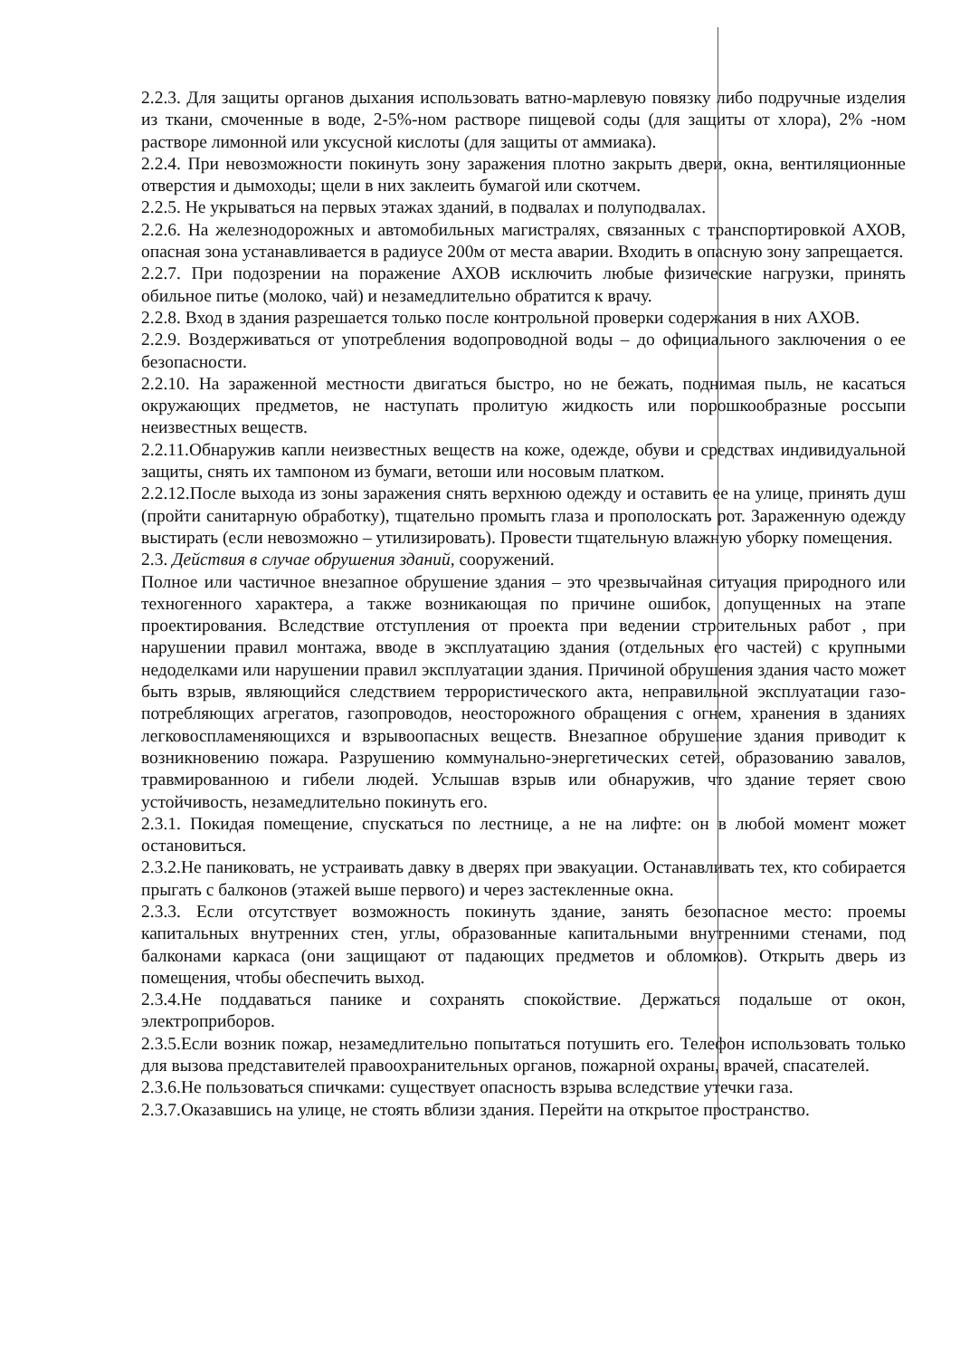2.2.3. Для защиты органов дыхания использовать ватно-марлевую повязку либо подручные изделия из ткани, смоченные в воде, 2-5%-ном растворе пищевой соды (для защиты от хлора), 2% -ном растворе лимонной или уксусной кислоты (для защиты от аммиака).
2.2.4. При невозможности покинуть зону заражения плотно закрыть двери, окна, вентиляционные отверстия и дымоходы; щели в них заклеить бумагой или скотчем.
2.2.5. Не укрываться на первых этажах зданий, в подвалах и полуподвалах.
2.2.6. На железнодорожных и автомобильных магистралях, связанных с транспортировкой АХОВ, опасная зона устанавливается в радиусе 200м от места аварии. Входить в опасную зону запрещается.
2.2.7. При подозрении на поражение АХОВ исключить любые физические нагрузки, принять обильное питье (молоко, чай) и незамедлительно обратится к врачу.
2.2.8. Вход в здания разрешается только после контрольной проверки содержания в них АХОВ.
2.2.9. Воздерживаться от употребления водопроводной воды – до официального заключения о ее безопасности.
2.2.10. На зараженной местности двигаться быстро, но не бежать, поднимая пыль, не касаться окружающих предметов, не наступать пролитую жидкость или порошкообразные россыпи неизвестных веществ.
2.2.11.Обнаружив капли неизвестных веществ на коже, одежде, обуви и средствах индивидуальной защиты, снять их тампоном из бумаги, ветоши или носовым платком.
2.2.12.После выхода из зоны заражения снять верхнюю одежду и оставить ее на улице, принять душ (пройти санитарную обработку), тщательно промыть глаза и прополоскать рот. Зараженную одежду выстирать (если невозможно – утилизировать). Провести тщательную влажную уборку помещения.
2.3. Действия в случае обрушения зданий, сооружений.
Полное или частичное внезапное обрушение здания – это чрезвычайная ситуация природного или техногенного характера, а также возникающая по причине ошибок, допущенных на этапе проектирования. Вследствие отступления от проекта при ведении строительных работ , при нарушении правил монтажа, вводе в эксплуатацию здания (отдельных его частей) с крупными недоделками или нарушении правил эксплуатации здания. Причиной обрушения здания часто может быть взрыв, являющийся следствием террористического акта, неправильной эксплуатации газо-потребляющих агрегатов, газопроводов, неосторожного обращения с огнем, хранения в зданиях легковоспламеняющихся и взрывоопасных веществ. Внезапное обрушение здания приводит к возникновению пожара. Разрушению коммунально-энергетических сетей, образованию завалов, травмированною и гибели людей. Услышав взрыв или обнаружив, что здание теряет свою устойчивость, незамедлительно покинуть его.
2.3.1. Покидая помещение, спускаться по лестнице, а не на лифте: он в любой момент может остановиться.
2.3.2.Не паниковать, не устраивать давку в дверях при эвакуации. Останавливать тех, кто собирается прыгать с балконов (этажей выше первого) и через застекленные окна.
2.3.3. Если отсутствует возможность покинуть здание, занять безопасное место: проемы капитальных внутренних стен, углы, образованные капитальными внутренними стенами, под балконами каркаса (они защищают от падающих предметов и обломков). Открыть дверь из помещения, чтобы обеспечить выход.
2.3.4.Не поддаваться панике и сохранять спокойствие. Держаться подальше от окон, электроприборов.
2.3.5.Если возник пожар, незамедлительно попытаться потушить его. Телефон использовать только для вызова представителей правоохранительных органов, пожарной охраны, врачей, спасателей.
2.3.6.Не пользоваться спичками: существует опасность взрыва вследствие утечки газа.
2.3.7.Оказавшись на улице, не стоять вблизи здания. Перейти на открытое пространство.